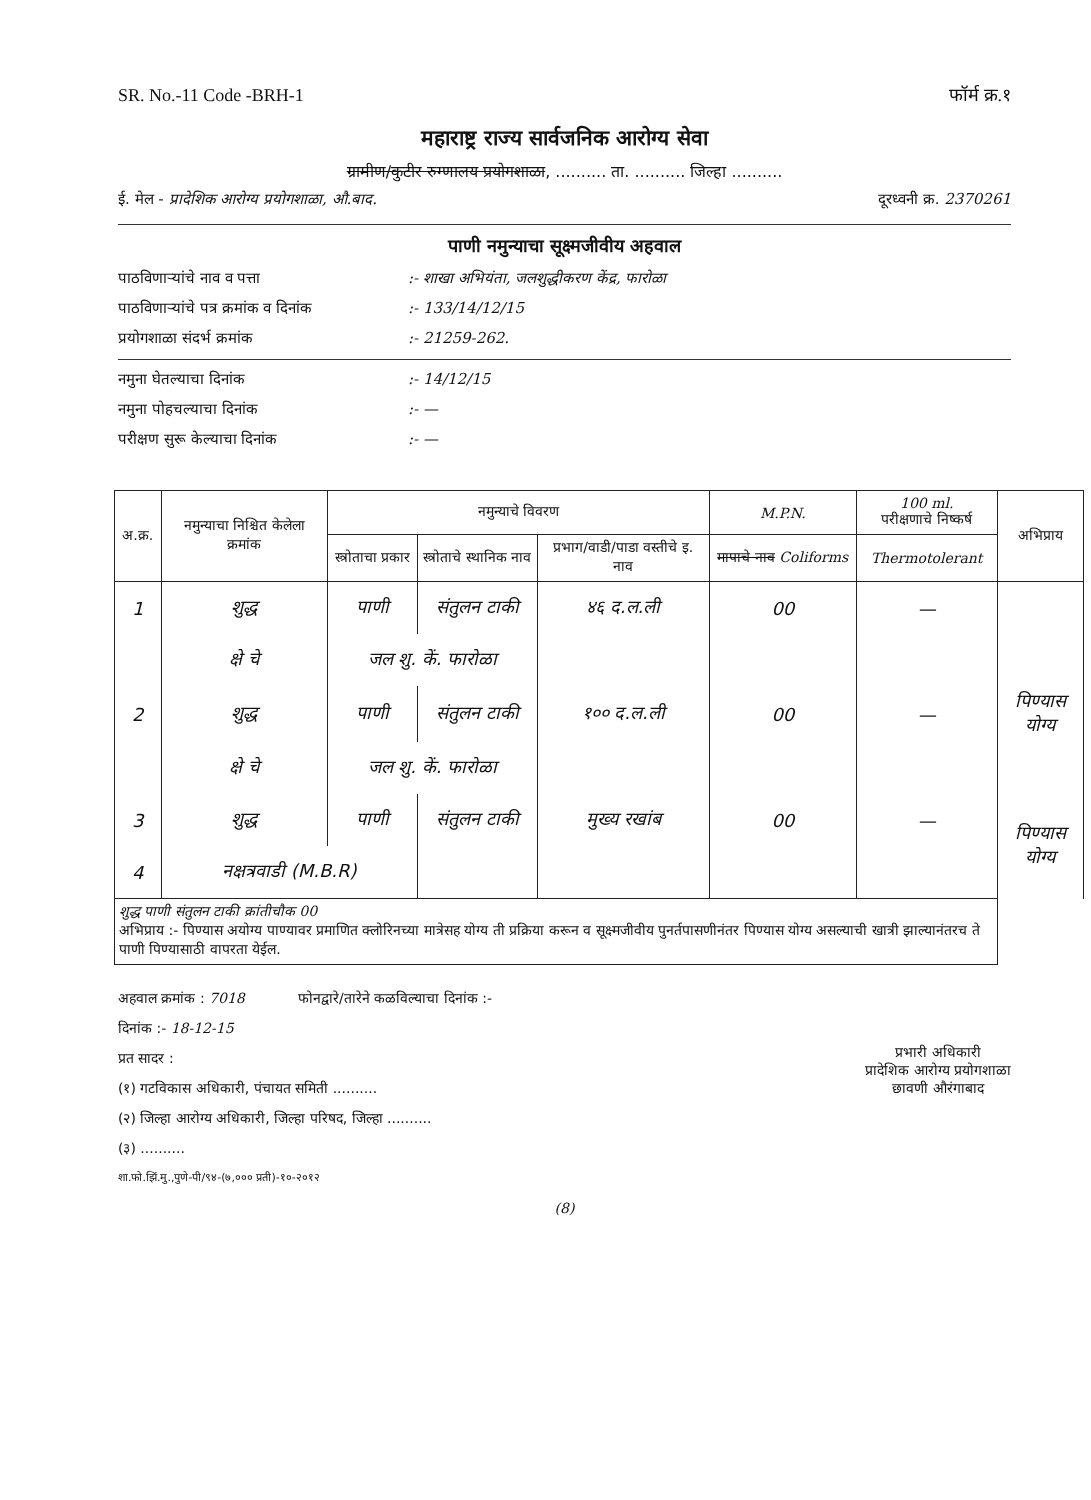SR. No.-11 Code -BRH-1 फॉर्म क्र.१
महाराष्ट्र राज्य सार्वजनिक आरोग्य सेवा
ग्रामीण/कुटीर रुग्णालय प्रयोगशाळा, .......... ता. .......... जिल्हा ..........
ई. मेल - प्रादेशिक आरोग्य प्रयोगशाळा, औ.बाद. दूरध्वनी क्र. 2370261
पाणी नमुन्याचा सूक्ष्मजीवीय अहवाल
पाठविणाऱ्यांचे नाव व पत्ता:- शाखा अभियंता, जलशुद्धीकरण केंद्र, फारोळा
पाठविणाऱ्यांचे पत्र क्रमांक व दिनांक:- 133/14/12/15
प्रयोगशाळा संदर्भ क्रमांक:- 21259-262.
नमुना घेतल्याचा दिनांक:- 14/12/15
नमुना पोहचल्याचा दिनांक:- —
परीक्षण सुरू केल्याचा दिनांक:- —
| अ.क्र. | नमुन्याचा निश्चित केलेला क्रमांक | नमुन्याचे विवरण | | | M.P.N. | 100 ml. परीक्षणाचे निष्कर्ष | अभिप्राय |
| --- | --- | --- | --- | --- | --- | --- | --- |
| | | स्त्रोताचा प्रकार | स्त्रोताचे स्थानिक नाव | प्रभाग/वाडी/पाडा वस्तीचे इ. नाव | मापाचे नाव Coliforms | Thermotolerant | |
| 1 | शुद्ध | पाणी | संतुलन टाकी | ४६ द.ल.ली | 00 | — | |
| | क्षे चे | जल शु. कें. फारोळा | | | | | |
| 2 | शुद्ध | पाणी | संतुलन टाकी | १०० द.ल.ली | 00 | — | पिण्यास योग्य |
| | क्षे चे | जल शु. कें. फारोळा | | | | | |
| 3 | शुद्ध | पाणी | संतुलन टाकी | मुख्य रखांब | 00 | — | पिण्यास योग्य |
| 4 | नक्षत्रवाडी (M.B.R) | | | | | | |
| शुद्ध पाणी संतुलन टाकी क्रांतीचौक 00 अभिप्राय :- पिण्यास अयोग्य पाण्यावर प्रमाणित क्लोरिनच्या मात्रेसह योग्य ती प्रक्रिया करून व सूक्ष्मजीवीय पुनर्तपासणीनंतर पिण्यास योग्य असल्याची खात्री झाल्यानंतरच ते पाणी पिण्यासाठी वापरता येईल. | | | | | | | |
अहवाल क्रमांक : 7018 फोनद्वारे/तारेने कळविल्याचा दिनांक :-
दिनांक :- 18-12-15
प्रत सादर : प्रभारी अधिकारी
प्रादेशिक आरोग्य प्रयोगशाळा
छावणी औरंगाबाद
(१) गटविकास अधिकारी, पंचायत समिती ..........
(२) जिल्हा आरोग्य अधिकारी, जिल्हा परिषद, जिल्हा ..........
(३) ..........
शा.फो.झिं.मु.,पुणे-पी/९४-(७,००० प्रती)-१०-२०१२
(8)